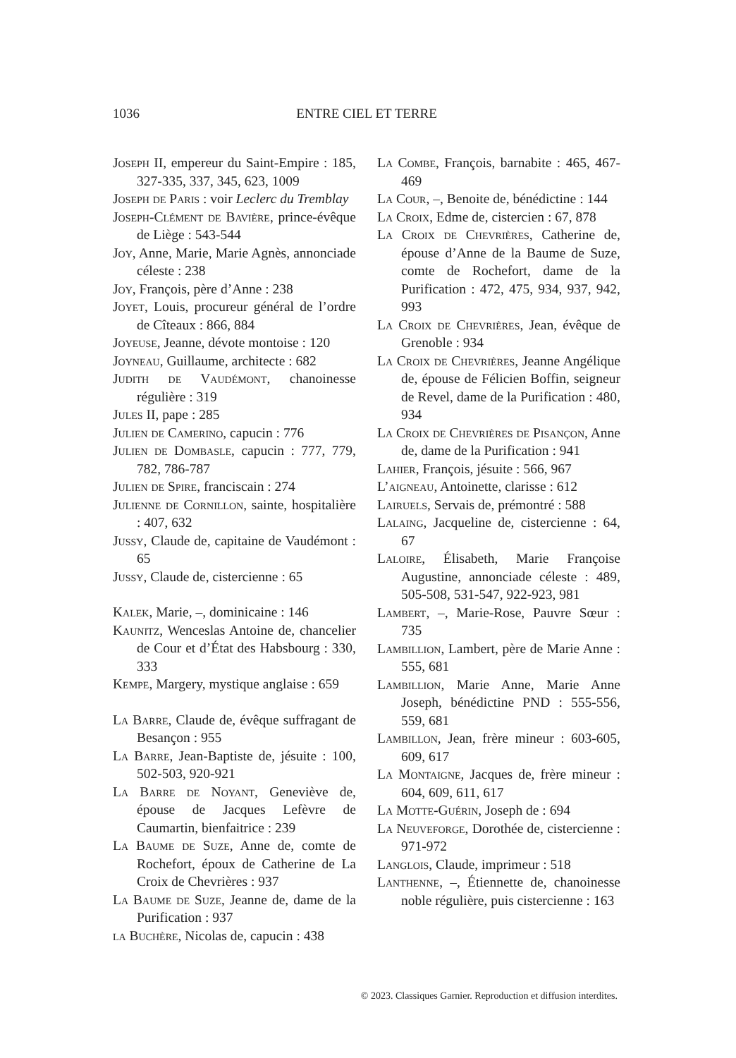1036 ENTRE CIEL ET TERRE
Joseph II, empereur du Saint-Empire : 185, 327-335, 337, 345, 623, 1009
Joseph de Paris : voir Leclerc du Tremblay
Joseph-Clément de Bavière, prince-évêque de Liège : 543-544
Joy, Anne, Marie, Marie Agnès, annonciade céleste : 238
Joy, François, père d’Anne : 238
Joyet, Louis, procureur général de l’ordre de Cîteaux : 866, 884
Joyeuse, Jeanne, dévote montoise : 120
Joyneau, Guillaume, architecte : 682
Judith de Vaudémont, chanoinesse régulière : 319
Jules II, pape : 285
Julien de Camerino, capucin : 776
Julien de Dombasle, capucin : 777, 779, 782, 786-787
Julien de Spire, franciscain : 274
Julienne de Cornillon, sainte, hospitalière : 407, 632
Jussy, Claude de, capitaine de Vaudémont : 65
Jussy, Claude de, cistercienne : 65
Kalek, Marie, –, dominicaine : 146
Kaunitz, Wenceslas Antoine de, chancelier de Cour et d’État des Habsbourg : 330, 333
Kempe, Margery, mystique anglaise : 659
La Barre, Claude de, évêque suffragant de Besançon : 955
La Barre, Jean-Baptiste de, jésuite : 100, 502-503, 920-921
La Barre de Noyant, Geneviève de, épouse de Jacques Lefèvre de Caumartin, bienfaitrice : 239
La Baume de Suze, Anne de, comte de Rochefort, époux de Catherine de La Croix de Chevrières : 937
La Baume de Suze, Jeanne de, dame de la Purification : 937
la Buchère, Nicolas de, capucin : 438
La Combe, François, barnabite : 465, 467-469
La Cour, –, Benoite de, bénédictine : 144
La Croix, Edme de, cistercien : 67, 878
La Croix de Chevrières, Catherine de, épouse d’Anne de la Baume de Suze, comte de Rochefort, dame de la Purification : 472, 475, 934, 937, 942, 993
La Croix de Chevrières, Jean, évêque de Grenoble : 934
La Croix de Chevrières, Jeanne Angélique de, épouse de Félicien Boffin, seigneur de Revel, dame de la Purification : 480, 934
La Croix de Chevrières de Pisançon, Anne de, dame de la Purification : 941
Lahier, François, jésuite : 566, 967
L’aigneau, Antoinette, clarisse : 612
Lairuels, Servais de, prémontré : 588
Lalaing, Jacqueline de, cistercienne : 64, 67
Laloire, Élisabeth, Marie Françoise Augustine, annonciade céleste : 489, 505-508, 531-547, 922-923, 981
Lambert, –, Marie-Rose, Pauvre Sœur : 735
Lambillion, Lambert, père de Marie Anne : 555, 681
Lambillion, Marie Anne, Marie Anne Joseph, bénédictine PND : 555-556, 559, 681
Lambillon, Jean, frère mineur : 603-605, 609, 617
La Montaigne, Jacques de, frère mineur : 604, 609, 611, 617
La Motte-Guérin, Joseph de : 694
La Neuveforge, Dorothée de, cistercienne : 971-972
Langlois, Claude, imprimeur : 518
Lanthenne, –, Étiennette de, chanoinesse noble régulière, puis cistercienne : 163
© 2023. Classiques Garnier. Reproduction et diffusion interdites.